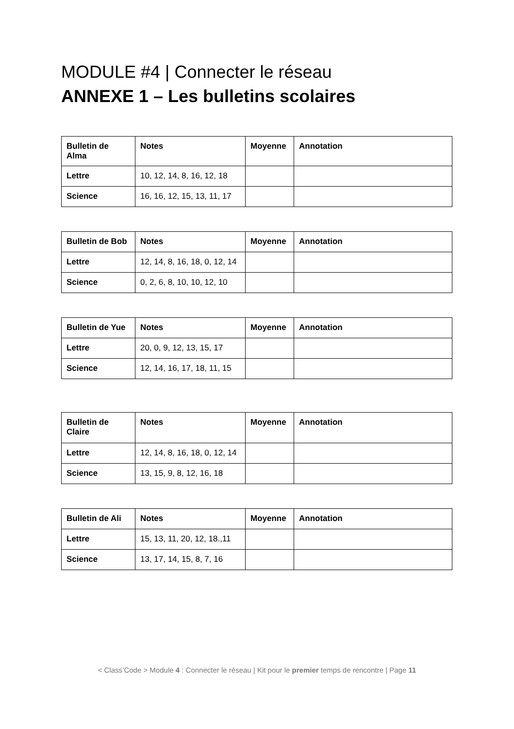MODULE #4 | Connecter le réseau
ANNEXE 1 – Les bulletins scolaires
| Bulletin de Alma | Notes | Moyenne | Annotation |
| --- | --- | --- | --- |
| Lettre | 10, 12, 14, 8, 16, 12, 18 | | |
| Science | 16, 16, 12, 15, 13, 11, 17 | | |
| Bulletin de Bob | Notes | Moyenne | Annotation |
| --- | --- | --- | --- |
| Lettre | 12, 14, 8, 16, 18, 0, 12, 14 | | |
| Science | 0, 2, 6, 8, 10, 10, 12, 10 | | |
| Bulletin de Yue | Notes | Moyenne | Annotation |
| --- | --- | --- | --- |
| Lettre | 20, 0, 9, 12, 13, 15, 17 | | |
| Science | 12, 14, 16, 17, 18, 11, 15 | | |
| Bulletin de Claire | Notes | Moyenne | Annotation |
| --- | --- | --- | --- |
| Lettre | 12, 14, 8, 16, 18, 0, 12, 14 | | |
| Science | 13, 15, 9, 8, 12, 16, 18 | | |
| Bulletin de Ali | Notes | Moyenne | Annotation |
| --- | --- | --- | --- |
| Lettre | 15, 13, 11, 20, 12, 18.,11 | | |
| Science | 13, 17, 14, 15, 8, 7, 16 | | |
< Class’Code > Module 4 : Connecter le réseau | Kit pour le premier temps de rencontre | Page 11